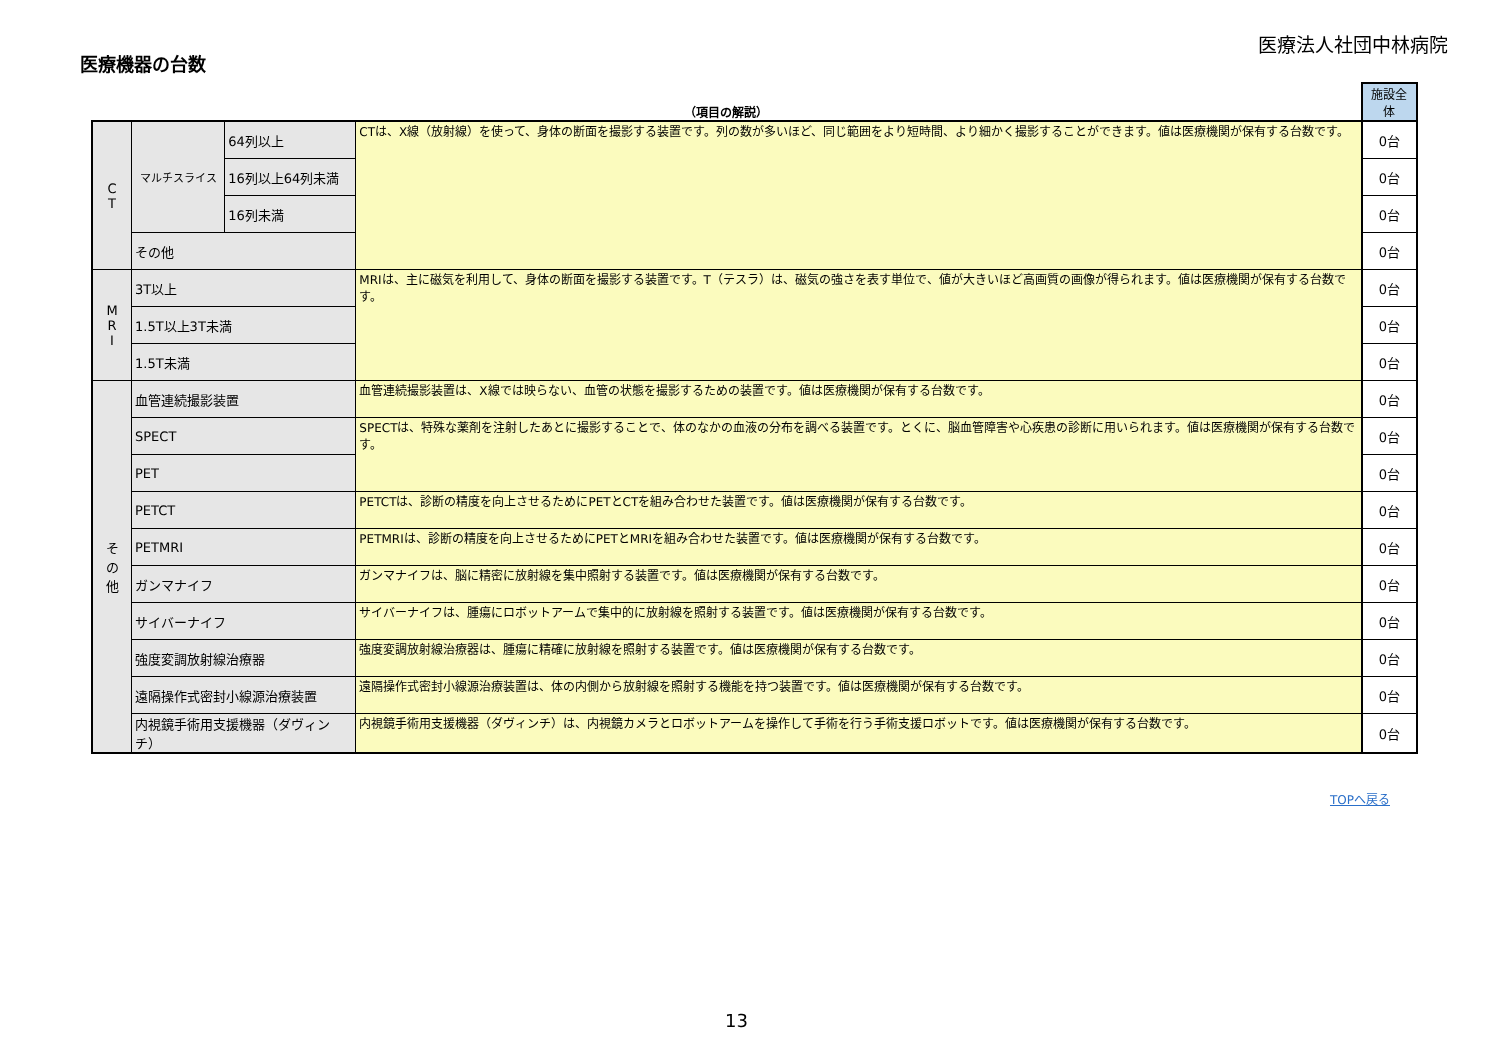医療法人社団中林病院
医療機器の台数
| （項目の解説） | | | | 施設全体 |
| --- | --- | --- | --- | --- |
| C T | マルチスライス | 64列以上 | CTは、X線（放射線）を使って、身体の断面を撮影する装置です。列の数が多いほど、同じ範囲をより短時間、より細かく撮影することができます。値は医療機関が保有する台数です。 | 0台 |
| | | 16列以上64列未満 | | 0台 |
| | | 16列未満 | | 0台 |
| | その他 | | | 0台 |
| M R I | 3T以上 | | MRIは、主に磁気を利用して、身体の断面を撮影する装置です。T（テスラ）は、磁気の強さを表す単位で、値が大きいほど高画質の画像が得られます。値は医療機関が保有する台数です。 | 0台 |
| | 1.5T以上3T未満 | | | 0台 |
| | 1.5T未満 | | | 0台 |
| そ の 他 | 血管連続撮影装置 | | 血管連続撮影装置は、X線では映らない、血管の状態を撮影するための装置です。値は医療機関が保有する台数です。 | 0台 |
| | SPECT | | SPECTは、特殊な薬剤を注射したあとに撮影することで、体のなかの血液の分布を調べる装置です。とくに、脳血管障害や心疾患の診断に用いられます。値は医療機関が保有する台数です。 | 0台 |
| | PET | | | 0台 |
| | PETCT | | PETCTは、診断の精度を向上させるためにPETとCTを組み合わせた装置です。値は医療機関が保有する台数です。 | 0台 |
| | PETMRI | | PETMRIは、診断の精度を向上させるためにPETとMRIを組み合わせた装置です。値は医療機関が保有する台数です。 | 0台 |
| | ガンマナイフ | | ガンマナイフは、脳に精密に放射線を集中照射する装置です。値は医療機関が保有する台数です。 | 0台 |
| | サイバーナイフ | | サイバーナイフは、腫瘍にロボットアームで集中的に放射線を照射する装置です。値は医療機関が保有する台数です。 | 0台 |
| | 強度変調放射線治療器 | | 強度変調放射線治療器は、腫瘍に精確に放射線を照射する装置です。値は医療機関が保有する台数です。 | 0台 |
| | 遠隔操作式密封小線源治療装置 | | 遠隔操作式密封小線源治療装置は、体の内側から放射線を照射する機能を持つ装置です。値は医療機関が保有する台数です。 | 0台 |
| | 内視鏡手術用支援機器（ダヴィンチ） | | 内視鏡手術用支援機器（ダヴィンチ）は、内視鏡カメラとロボットアームを操作して手術を行う手術支援ロボットです。値は医療機関が保有する台数です。 | 0台 |
TOPへ戻る
13